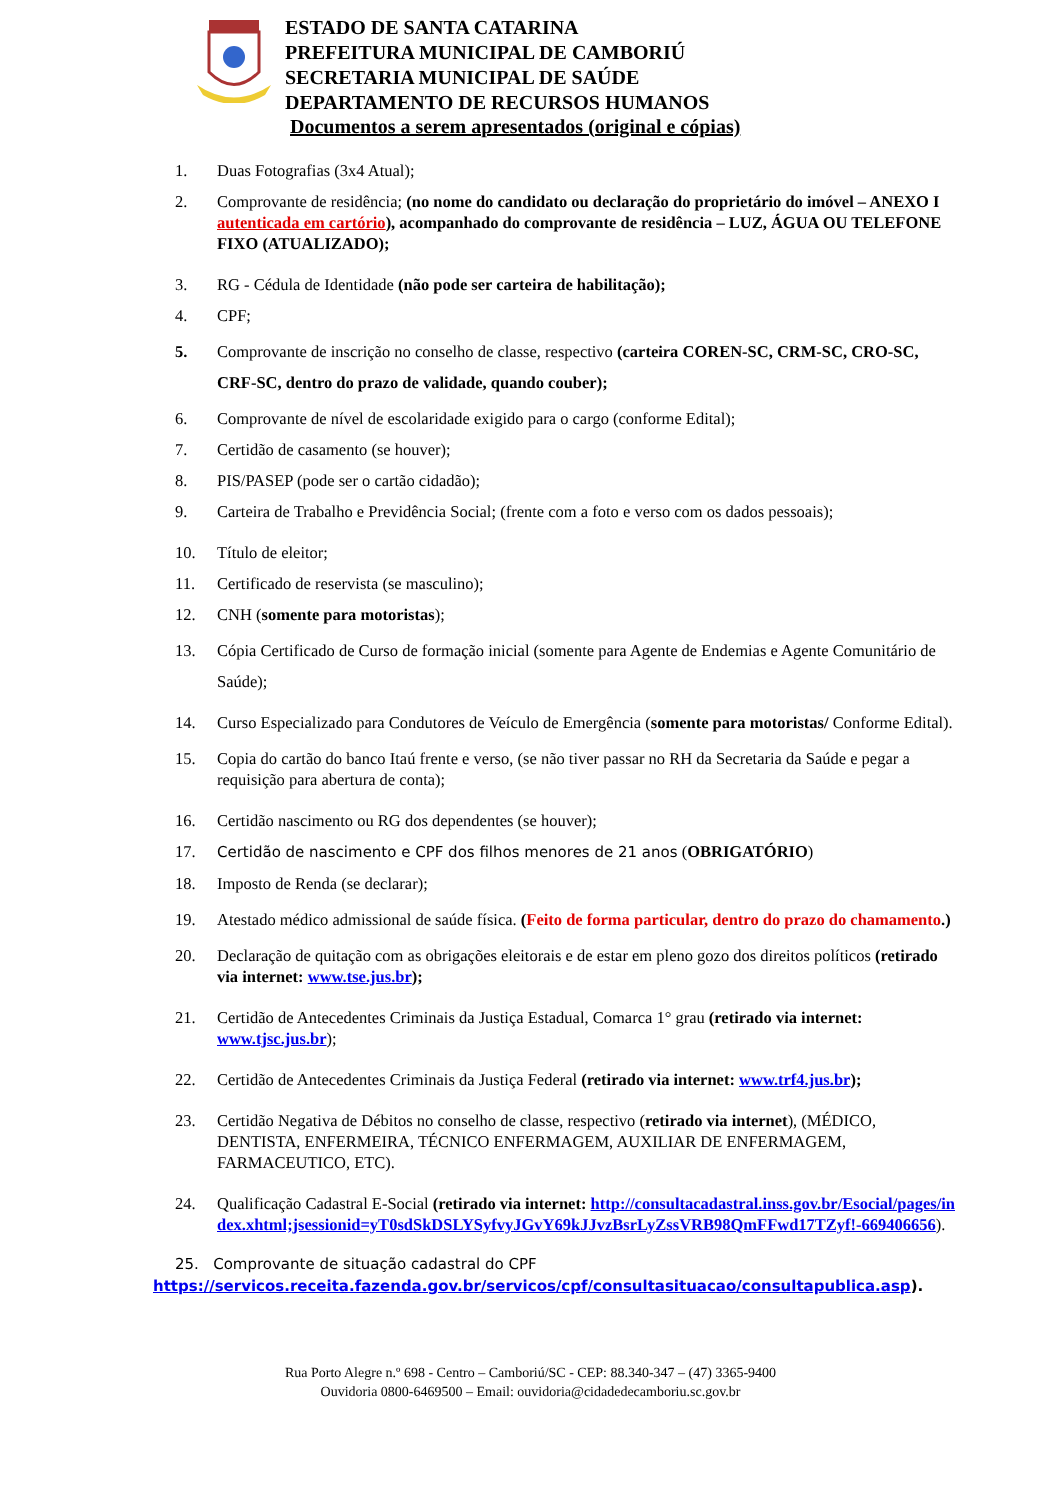ESTADO DE SANTA CATARINA
PREFEITURA MUNICIPAL DE CAMBORIÚ
SECRETARIA MUNICIPAL DE SAÚDE
DEPARTAMENTO DE RECURSOS HUMANOS
Documentos a serem apresentados (original e cópias)
1. Duas Fotografias (3x4 Atual);
2. Comprovante de residência; (no nome do candidato ou declaração do proprietário do imóvel – ANEXO I autenticada em cartório), acompanhado do comprovante de residência – LUZ, ÁGUA OU TELEFONE FIXO (ATUALIZADO);
3. RG - Cédula de Identidade (não pode ser carteira de habilitação);
4. CPF;
5. Comprovante de inscrição no conselho de classe, respectivo (carteira COREN-SC, CRM-SC, CRO-SC, CRF-SC, dentro do prazo de validade, quando couber);
6. Comprovante de nível de escolaridade exigido para o cargo (conforme Edital);
7. Certidão de casamento (se houver);
8. PIS/PASEP (pode ser o cartão cidadão);
9. Carteira de Trabalho e Previdência Social; (frente com a foto e verso com os dados pessoais);
10. Título de eleitor;
11. Certificado de reservista (se masculino);
12. CNH (somente para motoristas);
13. Cópia Certificado de Curso de formação inicial (somente para Agente de Endemias e Agente Comunitário de Saúde);
14. Curso Especializado para Condutores de Veículo de Emergência (somente para motoristas/ Conforme Edital).
15. Copia do cartão do banco Itaú frente e verso, (se não tiver passar no RH da Secretaria da Saúde e pegar a requisição para abertura de conta);
16. Certidão nascimento ou RG dos dependentes (se houver);
17. Certidão de nascimento e CPF dos filhos menores de 21 anos (OBRIGATÓRIO)
18. Imposto de Renda (se declarar);
19. Atestado médico admissional de saúde física. (Feito de forma particular, dentro do prazo do chamamento.)
20. Declaração de quitação com as obrigações eleitorais e de estar em pleno gozo dos direitos políticos (retirado via internet: www.tse.jus.br);
21. Certidão de Antecedentes Criminais da Justiça Estadual, Comarca 1° grau (retirado via internet: www.tjsc.jus.br);
22. Certidão de Antecedentes Criminais da Justiça Federal (retirado via internet: www.trf4.jus.br);
23. Certidão Negativa de Débitos no conselho de classe, respectivo (retirado via internet), (MÉDICO, DENTISTA, ENFERMEIRA, TÉCNICO ENFERMAGEM, AUXILIAR DE ENFERMAGEM, FARMACEUTICO, ETC).
24. Qualificação Cadastral E-Social (retirado via internet: http://consultacadastral.inss.gov.br/Esocial/pages/index.xhtml;jsessionid=yT0sdSkDSLYSyfvyJGvY69kJJvzBsrLyZssVRB98QmFFwd17TZyf!-669406656).
25. Comprovante de situação cadastral do CPF
https://servicos.receita.fazenda.gov.br/servicos/cpf/consultasituacao/consultapublica.asp).
Rua Porto Alegre n.º 698 - Centro – Camboriú/SC - CEP: 88.340-347 – (47) 3365-9400
Ouvidoria 0800-6469500 – Email: ouvidoria@cidadedecamboriu.sc.gov.br